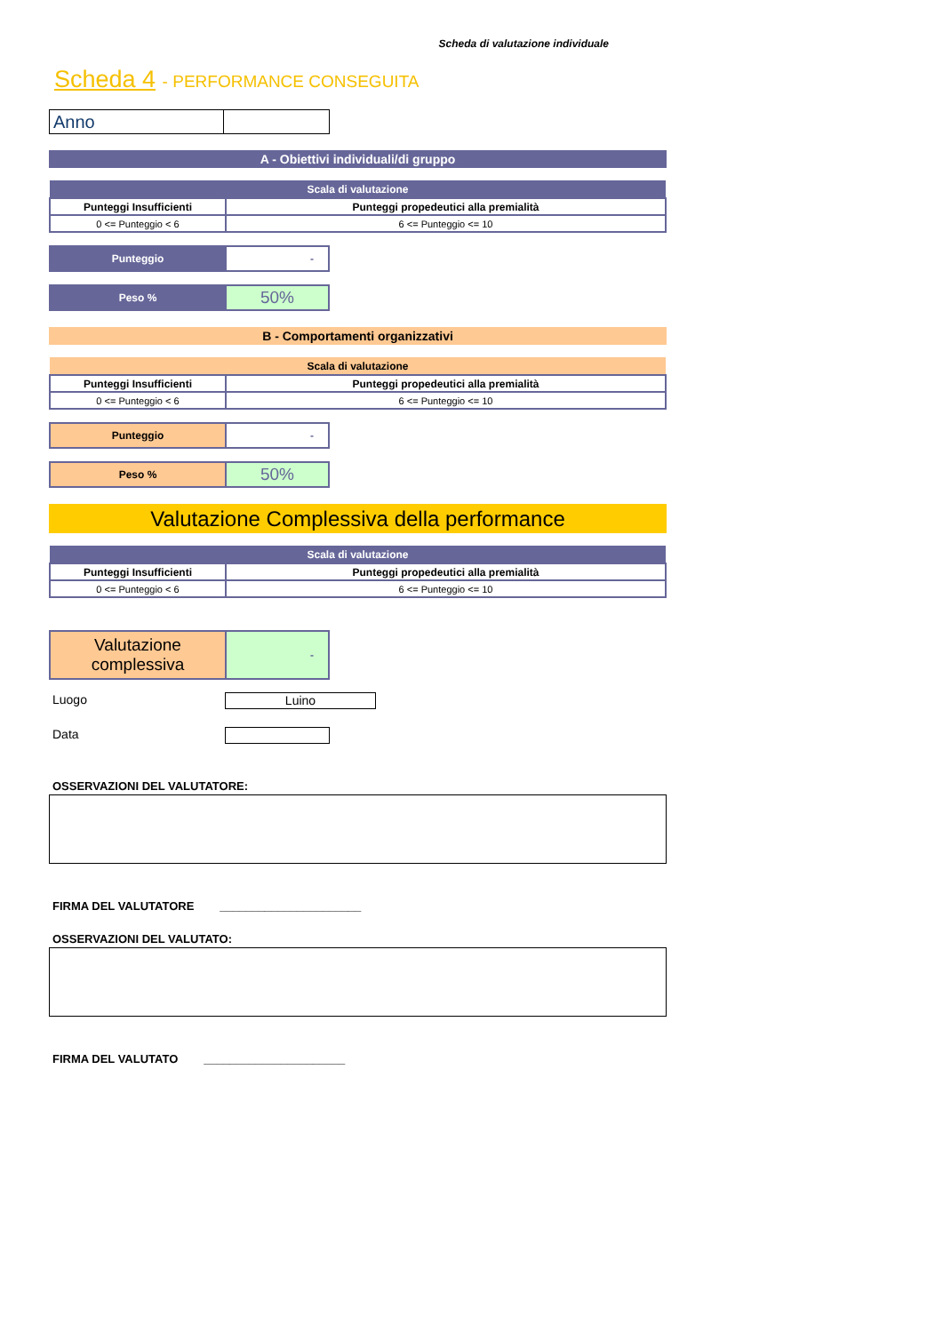Scheda di valutazione individuale
Scheda 4 - PERFORMANCE CONSEGUITA
| Anno | |
A - Obiettivi individuali/di gruppo
| Scala di valutazione | |
| --- | --- |
| Punteggi Insufficienti | Punteggi propedeutici alla premialità |
| 0 <= Punteggio < 6 | 6 <= Punteggio <= 10 |
| Punteggio | - |
| Peso % | 50% |
B - Comportamenti organizzativi
| Scala di valutazione | |
| --- | --- |
| Punteggi Insufficienti | Punteggi propedeutici alla premialità |
| 0 <= Punteggio < 6 | 6 <= Punteggio <= 10 |
| Punteggio | - |
| Peso % | 50% |
Valutazione Complessiva della performance
| Scala di valutazione | |
| --- | --- |
| Punteggi Insufficienti | Punteggi propedeutici alla premialità |
| 0 <= Punteggio < 6 | 6 <= Punteggio <= 10 |
| Valutazione complessiva | - |
Luogo
Luino
Data
OSSERVAZIONI DEL VALUTATORE:
FIRMA DEL VALUTATORE ______________________
OSSERVAZIONI DEL VALUTATO:
FIRMA DEL VALUTATO ______________________